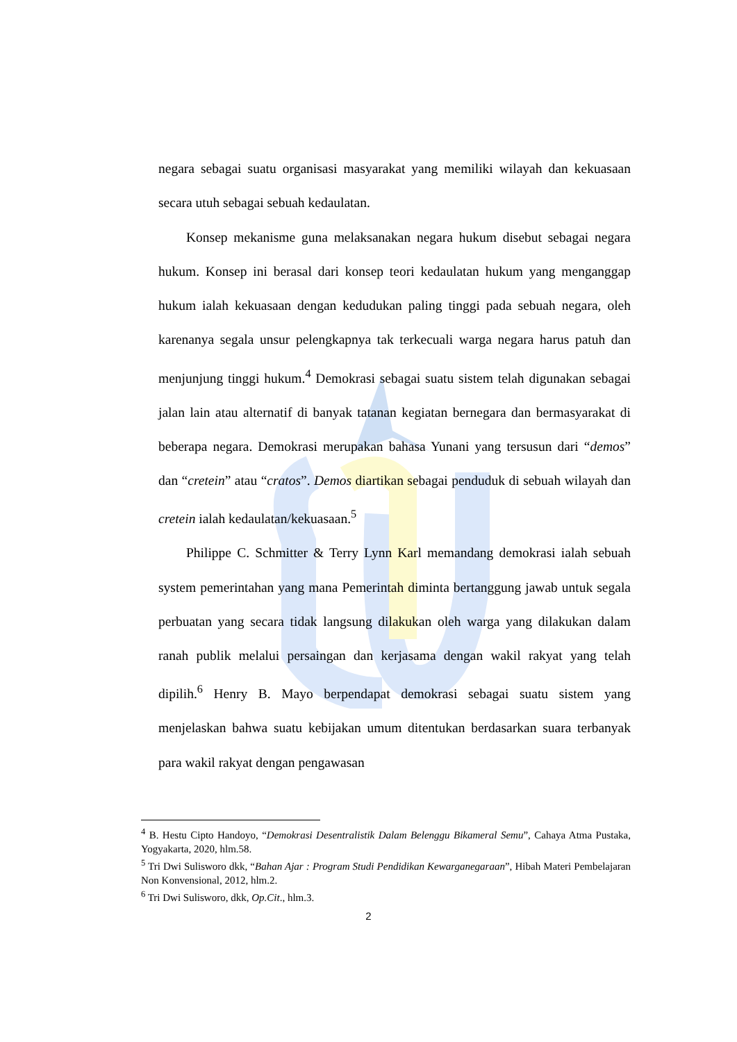negara sebagai suatu organisasi masyarakat yang memiliki wilayah dan kekuasaan secara utuh sebagai sebuah kedaulatan.
Konsep mekanisme guna melaksanakan negara hukum disebut sebagai negara hukum. Konsep ini berasal dari konsep teori kedaulatan hukum yang menganggap hukum ialah kekuasaan dengan kedudukan paling tinggi pada sebuah negara, oleh karenanya segala unsur pelengkapnya tak terkecuali warga negara harus patuh dan menjunjung tinggi hukum.<sup>4</sup> Demokrasi sebagai suatu sistem telah digunakan sebagai jalan lain atau alternatif di banyak tatanan kegiatan bernegara dan bermasyarakat di beberapa negara. Demokrasi merupakan bahasa Yunani yang tersusun dari “demos” dan “cretein” atau “cratos”. Demos diartikan sebagai penduduk di sebuah wilayah dan cretein ialah kedaulatan/kekuasaan.<sup>5</sup>
Philippe C. Schmitter & Terry Lynn Karl memandang demokrasi ialah sebuah system pemerintahan yang mana Pemerintah diminta bertanggung jawab untuk segala perbuatan yang secara tidak langsung dilakukan oleh warga yang dilakukan dalam ranah publik melalui persaingan dan kerjasama dengan wakil rakyat yang telah dipilih.<sup>6</sup> Henry B. Mayo berpendapat demokrasi sebagai suatu sistem yang menjelaskan bahwa suatu kebijakan umum ditentukan berdasarkan suara terbanyak para wakil rakyat dengan pengawasan
<sup>4</sup> B. Hestu Cipto Handoyo, “Demokrasi Desentralistik Dalam Belenggu Bikameral Semu”, Cahaya Atma Pustaka, Yogyakarta, 2020, hlm.58.
<sup>5</sup> Tri Dwi Sulisworo dkk, “Bahan Ajar : Program Studi Pendidikan Kewarganegaraan”, Hibah Materi Pembelajaran Non Konvensional, 2012, hlm.2.
<sup>6</sup> Tri Dwi Sulisworo, dkk, Op.Cit., hlm.3.
2